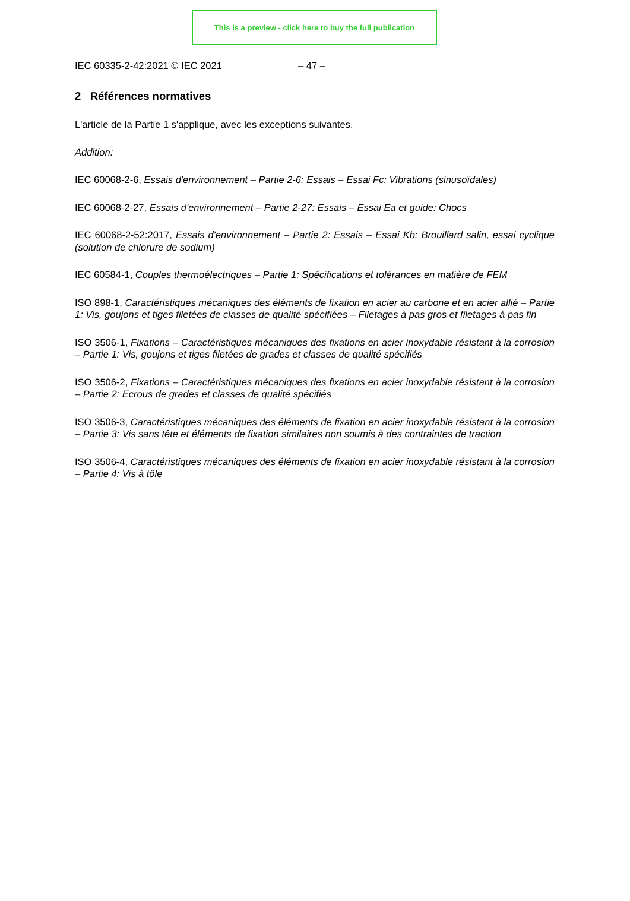This is a preview - click here to buy the full publication
IEC 60335-2-42:2021 © IEC 2021 – 47 –
2 Références normatives
L'article de la Partie 1 s'applique, avec les exceptions suivantes.
Addition:
IEC 60068-2-6, Essais d'environnement – Partie 2-6: Essais – Essai Fc: Vibrations (sinusoïdales)
IEC 60068-2-27, Essais d'environnement – Partie 2-27: Essais – Essai Ea et guide: Chocs
IEC 60068-2-52:2017, Essais d'environnement – Partie 2: Essais – Essai Kb: Brouillard salin, essai cyclique (solution de chlorure de sodium)
IEC 60584-1, Couples thermoélectriques – Partie 1: Spécifications et tolérances en matière de FEM
ISO 898-1, Caractéristiques mécaniques des éléments de fixation en acier au carbone et en acier allié – Partie 1: Vis, goujons et tiges filetées de classes de qualité spécifiées – Filetages à pas gros et filetages à pas fin
ISO 3506-1, Fixations – Caractéristiques mécaniques des fixations en acier inoxydable résistant à la corrosion – Partie 1: Vis, goujons et tiges filetées de grades et classes de qualité spécifiés
ISO 3506-2, Fixations – Caractéristiques mécaniques des fixations en acier inoxydable résistant à la corrosion – Partie 2: Ecrous de grades et classes de qualité spécifiés
ISO 3506-3, Caractéristiques mécaniques des éléments de fixation en acier inoxydable résistant à la corrosion – Partie 3: Vis sans tête et éléments de fixation similaires non soumis à des contraintes de traction
ISO 3506-4, Caractéristiques mécaniques des éléments de fixation en acier inoxydable résistant à la corrosion – Partie 4: Vis à tôle